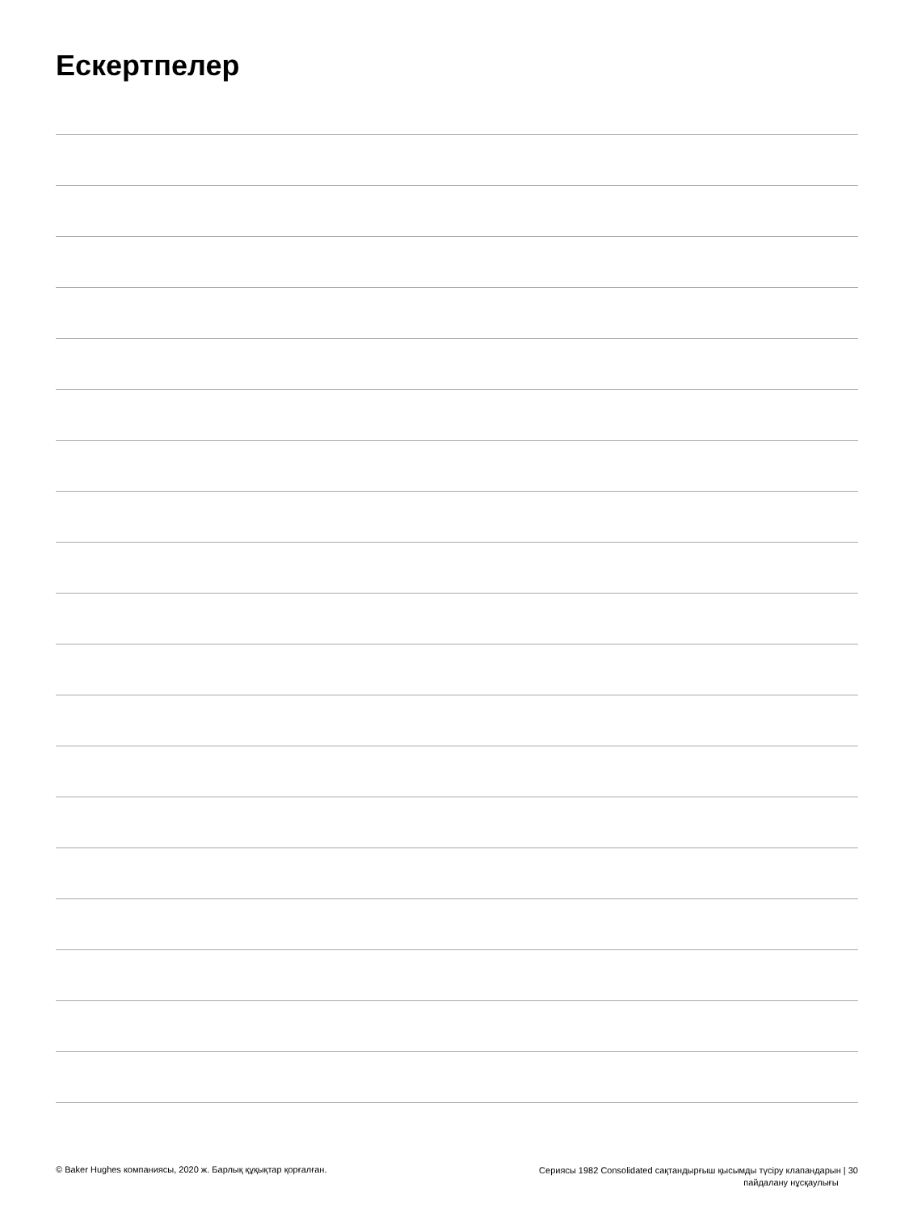Ескертпелер
© Baker Hughes компаниясы, 2020 ж. Барлық құқықтар қорғалған. Сериясы 1982 Consolidated сақтандырғыш қысымды түсіру клапандарын | 30
пайдалану нұсқаулығы